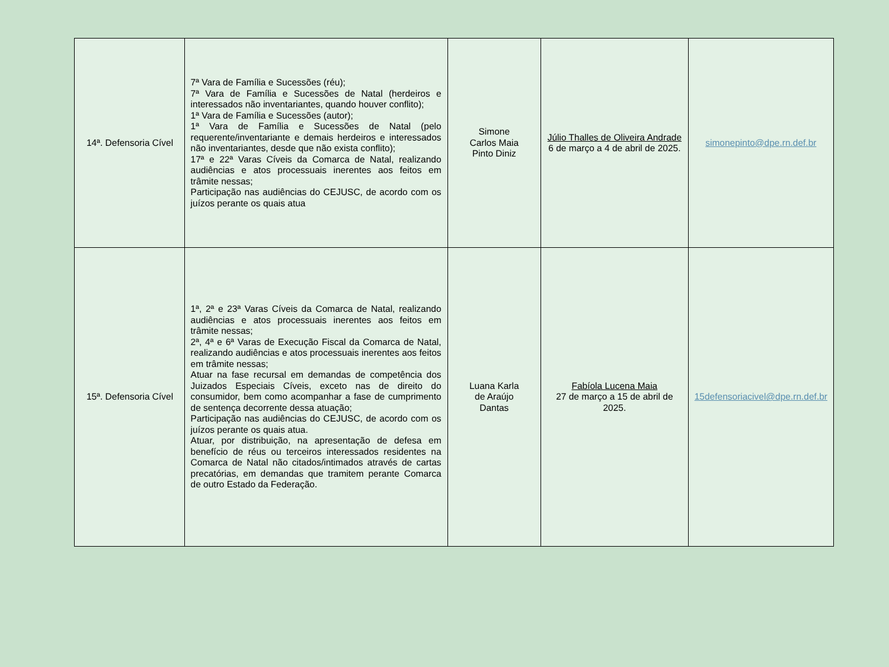| 14ª. Defensoria Cível | 7ª Vara de Família e Sucessões (réu); 7ª Vara de Família e Sucessões de Natal (herdeiros e interessados não inventariantes, quando houver conflito); 1ª Vara de Família e Sucessões (autor); 1ª Vara de Família e Sucessões de Natal (pelo requerente/inventariante e demais herdeiros e interessados não inventariantes, desde que não exista conflito); 17ª e 22ª Varas Cíveis da Comarca de Natal, realizando audiências e atos processuais inerentes aos feitos em trâmite nessas; Participação nas audiências do CEJUSC, de acordo com os juízos perante os quais atua | Simone Carlos Maia Pinto Diniz | Júlio Thalles de Oliveira Andrade 6 de março a 4 de abril de 2025. | simonepinto@dpe.rn.def.br |
| 15ª. Defensoria Cível | 1ª, 2ª e 23ª Varas Cíveis da Comarca de Natal, realizando audiências e atos processuais inerentes aos feitos em trâmite nessas; 2ª, 4ª e 6ª Varas de Execução Fiscal da Comarca de Natal, realizando audiências e atos processuais inerentes aos feitos em trâmite nessas; Atuar na fase recursal em demandas de competência dos Juizados Especiais Cíveis, exceto nas de direito do consumidor, bem como acompanhar a fase de cumprimento de sentença decorrente dessa atuação; Participação nas audiências do CEJUSC, de acordo com os juízos perante os quais atua. Atuar, por distribuição, na apresentação de defesa em benefício de réus ou terceiros interessados residentes na Comarca de Natal não citados/intimados através de cartas precatórias, em demandas que tramitem perante Comarca de outro Estado da Federação. | Luana Karla de Araújo Dantas | Fabíola Lucena Maia 27 de março a 15 de abril de 2025. | 15defensoriacivel@dpe.rn.def.br |